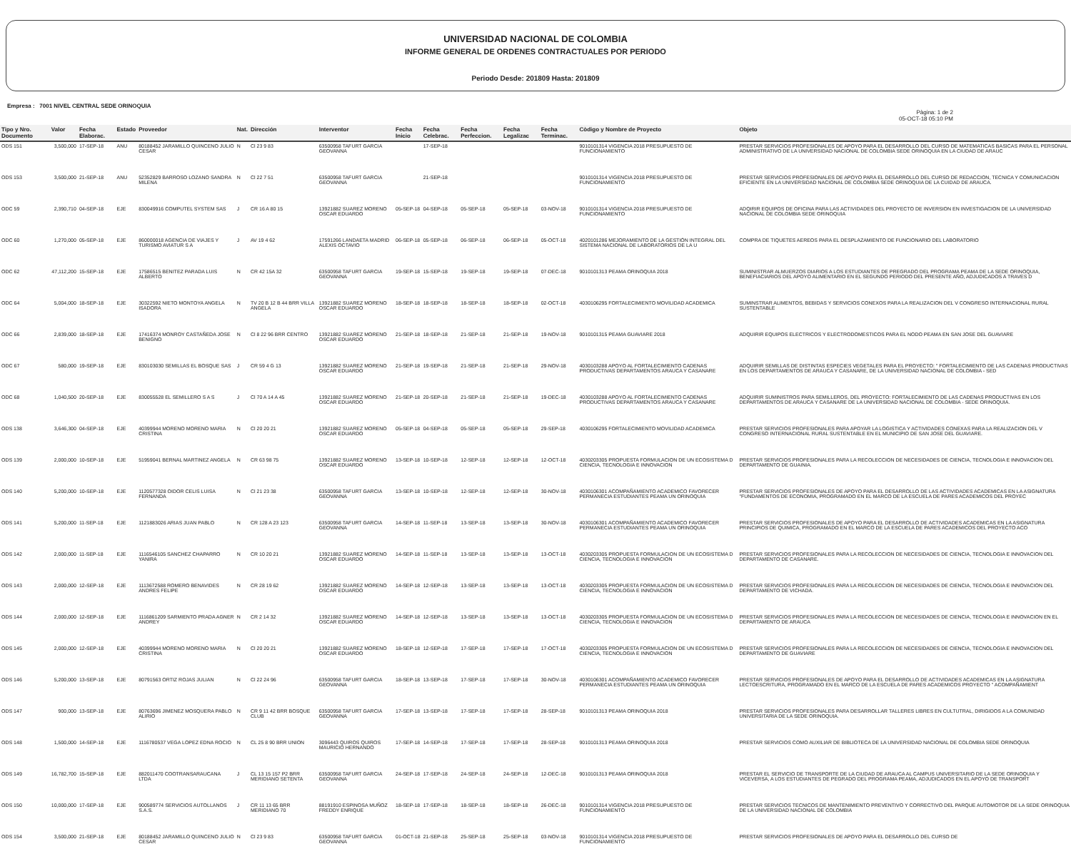UNIVERSIDAD NACIONAL DE COLOMBIA
INFORME GENERAL DE ORDENES CONTRACTUALES POR PERIODO
Periodo Desde: 201809 Hasta: 201809
Empresa : 7001 NIVEL CENTRAL SEDE ORINOQUIA
Pàgina: 1 de 2
05-OCT-18 05:10 PM
| Tipo y Nro. Documento | Valor | Fecha Elaborac. | Estado | Proveedor | Nat. | Dirección | Interventor | Fecha Inicio | Fecha Celebrac. | Fecha Perfeccion. | Fecha Legalizac | Fecha Terminac. | Còdigo y Nombre de Proyecto | Objeto |
| --- | --- | --- | --- | --- | --- | --- | --- | --- | --- | --- | --- | --- | --- | --- |
| ODS 151 | 3,500,000 | 17-SEP-18 | ANU | 80188452 JARAMILLO QUINCENO JULIO CESAR | N | Cl 23 9 83 | 63500958 TAFURT GARCIA GEOVANNA | | 17-SEP-18 | | | | 9010101314 VIGENCIA 2018 PRESUPUESTO DE FUNCIONAMIENTO | PRESTAR SERVICIOS PROFESIONALES DE APOYO PARA EL DESARROLLO DEL CURSO DE MATEMATICAS BASICAS PARA EL PERSONAL ADMINISTRATIVO DE LA UNIVERSIDAD NACIONAL DE COLOMBIA SEDE ORINOQUIA EN LA CIUDAD DE ARAUC |
| ODS 153 | 3,500,000 | 21-SEP-18 | ANU | 52352829 BARROSO LOZANO SANDRA MILENA | N | Cl 22 7 51 | 63500958 TAFURT GARCIA GEOVANNA | | 21-SEP-18 | | | | 9010101314 VIGENCIA 2018 PRESUPUESTO DE FUNCIONAMIENTO | PRESTAR SERVICIOS PROFESIONALES DE APOYO PARA EL DESARROLLO DEL CURSO DE REDACCION, TECNICA Y COMUNICACION EFICIENTE EN LA UNIVERSIDAD NACIONAL DE COLOMBIA SEDE ORINOQUIA DE LA CUIDAD DE ARAUCA. |
| ODC 59 | 2,390,710 | 04-SEP-18 | EJE | 830049916 COMPUTEL SYSTEM SAS | J | CR 16 A 80 15 | 13921882 SUAREZ MORENO OSCAR EDUARDO | 05-SEP-18 | 04-SEP-18 | 05-SEP-18 | 05-SEP-18 | 03-NOV-18 | 9010101314 VIGENCIA 2018 PRESUPUESTO DE FUNCIONAMIENTO | ADQIRIR EQUIPOS DE OFICINA PARA LAS ACTIVIDADES DEL PROYECTO DE INVERSION EN INVESTIGACION DE LA UNIVERSIDAD NACIONAL DE COLOMBIA SEDE ORINOQUIA |
| ODC 60 | 1,270,000 | 05-SEP-18 | EJE | 860000018 AGENCIA DE VIAJES Y TURISMO AVIATUR S A | J | AV 19 4 62 | 17591266 LANDAETA MADRID ALEXIS OCTAVIO | 06-SEP-18 | 05-SEP-18 | 06-SEP-18 | 06-SEP-18 | 05-OCT-18 | 4020101286 MEJORAMIENTO DE LA GESTIÓN INTEGRAL DEL SISTEMA NACIONAL DE LABORATORIOS DE LA U | COMPRA DE TIQUETES AEREOS PARA EL DESPLAZAMIENTO DE FUNCIONARIO DEL LABORATORIO |
| ODC 62 | 47,112,200 | 15-SEP-18 | EJE | 17586515 BENITEZ PARADA LUIS ALBERTO | N | CR 42 15A 32 | 63500958 TAFURT GARCIA GEOVANNA | 19-SEP-18 | 15-SEP-18 | 19-SEP-18 | 19-SEP-18 | 07-DEC-18 | 9010101313 PEAMA ORINOQUIA 2018 | SUMINISTRAR ALMUERZOS DIARIOS A LOS ESTUDIANTES DE PREGRADO DEL PROGRAMA PEAMA DE LA SEDE ORINOQUIA, BENEFIACIARIOS DEL APOYO ALIMENTARIO EN EL SEGUNDO PERIODO DEL PRESENTE AÑO, ADJUDICADOS A TRAVES D |
| ODC 64 | 5,004,000 | 18-SEP-18 | EJE | 30322592 NIETO MONTOYA ANGELA ISADORA | N | TV 20 B 12 B 44 BRR VILLA ANGELA | 13921882 SUAREZ MORENO OSCAR EDUARDO | 18-SEP-18 | 18-SEP-18 | 18-SEP-18 | 18-SEP-18 | 02-OCT-18 | 4030106295 FORTALECIMIENTO MOVILIDAD ACADEMICA | SUMINSTRAR ALIMENTOS, BEBIDAS Y SERVICIOS CONEXOS PARA LA REALIZACION DEL V CONGRESO INTERNACIONAL RURAL SUSTENTABLE |
| ODC 66 | 2,839,000 | 18-SEP-18 | EJE | 17416374 MONROY CASTAÑEDA JOSE BENIGNO | N | Cl 8 22 96 BRR CENTRO | 13921882 SUAREZ MORENO OSCAR EDUARDO | 21-SEP-18 | 18-SEP-18 | 21-SEP-18 | 21-SEP-18 | 19-NOV-18 | 9010101315 PEAMA GUAVIARE 2018 | ADQUIRIR EQUIPOS ELECTRICOS Y ELECTRODOMESTICOS PARA EL NODO PEAMA EN SAN JOSE DEL GUAVIARE |
| ODC 67 | 580,000 | 19-SEP-18 | EJE | 830103030 SEMILLAS EL BOSQUE SAS | J | CR 59 4 G 13 | 13921882 SUAREZ MORENO OSCAR EDUARDO | 21-SEP-18 | 19-SEP-18 | 21-SEP-18 | 21-SEP-18 | 29-NOV-18 | 4030103288 APOYO AL FORTALECIMIENTO CADENAS PRODUCTIVAS DEPARTAMENTOS ARAUCA Y CASANARE | ADQUIRIR SEMILLAS DE DISTINTAS ESPECIES VEGETALES PARA EL PROYECTO: " FORTALECIMIENTO DE LAS CADENAS PRODUCTIVAS EN LOS DEPARTAMENTOS DE ARAUCA Y CASANARE, DE LA UNIVERSIDAD NACIONAL DE COLOMBIA - SED |
| ODC 68 | 1,040,500 | 20-SEP-18 | EJE | 830055528 EL SEMILLERO S A S | J | Cl 70 A 14 A 45 | 13921882 SUAREZ MORENO OSCAR EDUARDO | 21-SEP-18 | 20-SEP-18 | 21-SEP-18 | 21-SEP-18 | 19-DEC-18 | 4030103288 APOYO AL FORTALECIMIENTO CADENAS PRODUCTIVAS DEPARTAMENTOS ARAUCA Y CASANARE | ADQUIRIR SUMINISTROS PARA SEMILLEROS, DEL PROYECTO: FORTALECIMIENTO DE LAS CADENAS PRODUCTIVAS EN LOS DEPARTAMENTOS DE ARAUCA Y CASANARE DE LA UNIVERSIDAD NACIONAL DE COLOMBIA - SEDE ORINOQUIA. |
| ODS 138 | 3,646,300 | 04-SEP-18 | EJE | 40399944 MORENO MORENO MARIA CRISTINA | N | Cl 20 20 21 | 13921882 SUAREZ MORENO OSCAR EDUARDO | 05-SEP-18 | 04-SEP-18 | 05-SEP-18 | 05-SEP-18 | 29-SEP-18 | 4030106295 FORTALECIMIENTO MOVILIDAD ACADEMICA | PRESTAR SERVICIOS PROFESIONALES PARA APOYAR LA LOGISTICA Y ACTIVIDADES CONEXAS PARA LA REALIZACION DEL V CONGRESO INTERNACIONAL RURAL SUSTENTABLE EN EL MUNICIPIO DE SAN JOSE DEL GUAVIARE. |
| ODS 139 | 2,000,000 | 10-SEP-18 | EJE | 51959041 BERNAL MARTINEZ ANGELA | N | CR 63 98 75 | 13921882 SUAREZ MORENO OSCAR EDUARDO | 13-SEP-18 | 10-SEP-18 | 12-SEP-18 | 12-SEP-18 | 12-OCT-18 | 4030203305 PROPUESTA FORMULACION DE UN ECOSISTEMA D CIENCIA, TECNOLOGIA E INNOVACION | PRESTAR SERVICIOS PROFESIONALES PARA LA RECOLECCION DE NECESIDADES DE CIENCIA, TECNOLOGIA E INNOVACION DEL DEPARTAMENTO DE GUAINIA. |
| ODS 140 | 5,200,000 | 10-SEP-18 | EJE | 1120577328 OIDOR CELIS LUISA FERNANDA | N | Cl 21 23 38 | 63500958 TAFURT GARCIA GEOVANNA | 13-SEP-18 | 10-SEP-18 | 12-SEP-18 | 12-SEP-18 | 30-NOV-18 | 4030106301 ACOMPAÑAMIENTO ACADEMICO FAVORECER PERMANECIA ESTUDIANTES PEAMA UN ORINOQUIA | PRESTAR SERVICIOS PROFESIONALES DE APOYO PARA EL DESARROLLO DE LAS ACTIVIDADES ACADEMICAS EN LA ASIGNATURA "FUNDAMENTOS DE ECONOMIA, PROGRAMADO EN EL MARCO DE LA ESCUELA DE PARES ACADEMICOS DEL PROYEC |
| ODS 141 | 5,200,000 | 11-SEP-18 | EJE | 1121883026 ARIAS JUAN PABLO | N | CR 128 A 23 123 | 63500958 TAFURT GARCIA GEOVANNA | 14-SEP-18 | 11-SEP-18 | 13-SEP-18 | 13-SEP-18 | 30-NOV-18 | 4030106301 ACOMPAÑAMIENTO ACADEMICO FAVORECER PERMANECIA ESTUDIANTES PEAMA UN ORINOQUIA | PRESTAR SERVICIOS PROFESIONALES DE APOYO PARA EL DESARROLLO DE ACTIVIDADES ACADEMICAS EN LA ASIGNATURA PRINCIPIOS DE QUIMICA, PROGRAMADO EN EL MARCO DE LA ESCUELA DE PARES ACADEMICOS DEL PROYECTO ACO |
| ODS 142 | 2,000,000 | 11-SEP-18 | EJE | 1116546105 SANCHEZ CHAPARRO YANIRA | N | CR 10 20 21 | 13921882 SUAREZ MORENO OSCAR EDUARDO | 14-SEP-18 | 11-SEP-18 | 13-SEP-18 | 13-SEP-18 | 13-OCT-18 | 4030203305 PROPUESTA FORMULACION DE UN ECOSISTEMA D CIENCIA, TECNOLOGIA E INNOVACION | PRESTAR SERVICIOS PROFESIONALES PARA LA RECOLECCION DE NECESIDADES DE CIENCIA, TECNOLOGIA E INNOVACION DEL DEPARTAMENTO DE CASANARE. |
| ODS 143 | 2,000,000 | 12-SEP-18 | EJE | 1113672588 ROMERO BENAVIDES ANDRES FELIPE | N | CR 28 19 62 | 13921882 SUAREZ MORENO OSCAR EDUARDO | 14-SEP-18 | 12-SEP-18 | 13-SEP-18 | 13-SEP-18 | 13-OCT-18 | 4030203305 PROPUESTA FORMULACION DE UN ECOSISTEMA D CIENCIA, TECNOLOGIA E INNOVACION | PRESTAR SERVICIOS PROFESIONALES PARA LA RECOLECCION DE NECESIDADES DE CIENCIA, TECNOLOGIA E INNOVACION DEL DEPARTAMENTO DE VICHADA. |
| ODS 144 | 2,000,000 | 12-SEP-18 | EJE | 1116861209 SARMIENTO PRADA AGNER ANDREY | N | CR 2 14 32 | 13921882 SUAREZ MORENO OSCAR EDUARDO | 14-SEP-18 | 12-SEP-18 | 13-SEP-18 | 13-SEP-18 | 13-OCT-18 | 4030203305 PROPUESTA FORMULACION DE UN ECOSISTEMA D CIENCIA, TECNOLOGIA E INNOVACION | PRESTAR SERVICIOS PROFESIONALES PARA LA RECOLECCION DE NECESIDADES DE CIENCIA, TECNOLOGIA E INNOVACION EN EL DEPARTAMENTO DE ARAUCA |
| ODS 145 | 2,000,000 | 12-SEP-18 | EJE | 40399944 MORENO MORENO MARIA CRISTINA | N | Cl 20 20 21 | 13921882 SUAREZ MORENO OSCAR EDUARDO | 18-SEP-18 | 12-SEP-18 | 17-SEP-18 | 17-SEP-18 | 17-OCT-18 | 4030203305 PROPUESTA FORMULACION DE UN ECOSISTEMA D CIENCIA, TECNOLOGIA E INNOVACION | PRESTAR SERVICIOS PROFESIONALES PARA LA RECOLECCION DE NECESIDADES DE CIENCIA, TECNOLOGIA E INNOVACION DEL DEPARTAMENTO DE GUAVIARE |
| ODS 146 | 5,200,000 | 13-SEP-18 | EJE | 80791563 ORTIZ ROJAS JULIAN | N | Cl 22 24 96 | 63500958 TAFURT GARCIA GEOVANNA | 18-SEP-18 | 13-SEP-18 | 17-SEP-18 | 17-SEP-18 | 30-NOV-18 | 4030106301 ACOMPAÑAMIENTO ACADEMICO FAVORECER PERMANECIA ESTUDIANTES PEAMA UN ORINOQUIA | PRESTAR SERVICIOS PROFESIONALES DE APOYO PARA EL DESARROLLO DE ACTIVIDADES ACADEMICAS EN LA ASIGNATURA LECTOESCRITURA, PROGRAMADO EN EL MARCO DE LA ESCUELA DE PARES ACADEMICOS PROYECTO " ACOMPAÑAMIENT |
| ODS 147 | 900,000 | 13-SEP-18 | EJE | 80763696 JIMENEZ MOSQUERA PABLO ALIRIO | N | CR 9 11 42 BRR BOSQUE CLUB | 63500958 TAFURT GARCIA GEOVANNA | 17-SEP-18 | 13-SEP-18 | 17-SEP-18 | 17-SEP-18 | 28-SEP-18 | 9010101313 PEAMA ORINOQUIA 2018 | PRESTAR SERVICIOS PROFESIONALES PARA DESARROLLAR TALLERES LIBRES EN CULTUTRAL, DIRIGIDOS A LA COMUNIDAD UNIVERSITARIA DE LA SEDE ORINOQUIA. |
| ODS 148 | 1,500,000 | 14-SEP-18 | EJE | 1116780537 VEGA LOPEZ EDNA ROCIO | N | CL 25 8 90 BRR UNION | 3096443 QUIROS QUIROS MAURICIO HERNANDO | 17-SEP-18 | 14-SEP-18 | 17-SEP-18 | 17-SEP-18 | 28-SEP-18 | 9010101313 PEAMA ORINOQUIA 2018 | PRESTAR SERVICIOS COMO AUXILIAR DE BIBLIOTECA DE LA UNIVERSIDAD NACIONAL DE COLOMBIA SEDE ORINOQUIA |
| ODS 149 | 16,782,700 | 15-SEP-18 | EJE | 882011470 COOTRANSARAUCANA LTDA | J | CL 13 15 157 P2 BRR MERIDIANO SETENTA | 63500958 TAFURT GARCIA GEOVANNA | 24-SEP-18 | 17-SEP-18 | 24-SEP-18 | 24-SEP-18 | 12-DEC-18 | 9010101313 PEAMA ORINOQUIA 2018 | PRESTAR EL SERVICIO DE TRANSPORTE DE LA CIUDAD DE ARAUCA AL CAMPUS UNIVERSITARIO DE LA SEDE ORINOQUIA Y VICEVERSA, A LOS ESTUDIANTES DE PEGRADO DEL PROGRAMA PEAMA, ADJUDICADOS EN EL APOYO DE TRANSPORT |
| ODS 150 | 10,000,000 | 17-SEP-18 | EJE | 900589774 SERVICIOS AUTOLLANOS S.A.S. | J | CR 11 13 65 BRR MERIDIANO 70 | 88191910 ESPINOSA MUÑOZ FREDDY ENRIQUE | 18-SEP-18 | 17-SEP-18 | 18-SEP-18 | 18-SEP-18 | 26-DEC-18 | 9010101314 VIGENCIA 2018 PRESUPUESTO DE FUNCIONAMIENTO | PRESTAR SERVICIOS TECNICOS DE MANTENIMIENTO PREVENTIVO Y CORRECTIVO DEL PARQUE AUTOMOTOR DE LA SEDE ORINOQUIA DE LA UNIVERSIDAD NACIONAL DE COLOMBIA |
| ODS 154 | 3,500,000 | 21-SEP-18 | EJE | 80188452 JARAMILLO QUINCENO JULIO CESAR | N | Cl 23 9 83 | 63500958 TAFURT GARCIA GEOVANNA | 01-OCT-18 | 21-SEP-18 | 25-SEP-18 | 25-SEP-18 | 03-NOV-18 | 9010101314 VIGENCIA 2018 PRESUPUESTO DE FUNCIONAMIENTO | PRESTAR SERVICIOS PROFESIONALES DE APOYO PARA EL DESARROLLO DEL CURSO DE |